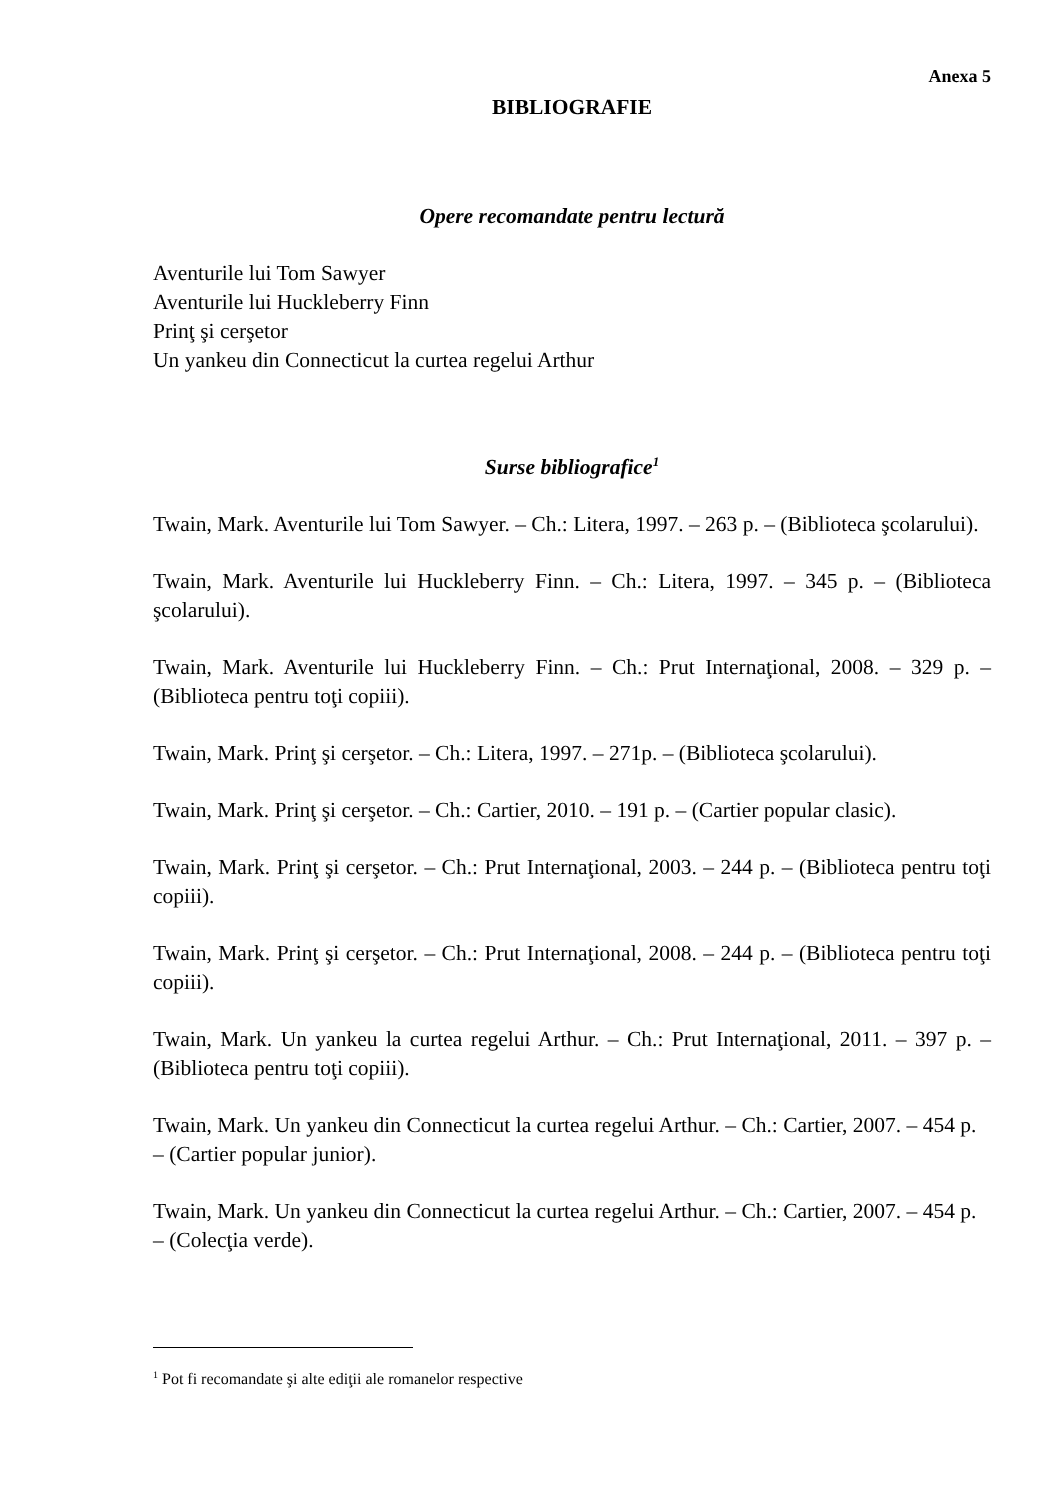Anexa 5
BIBLIOGRAFIE
Opere recomandate pentru lectură
Aventurile lui Tom Sawyer
Aventurile lui Huckleberry Finn
Prinţ şi cerşetor
Un yankeu din Connecticut la curtea regelui Arthur
Surse bibliografice<sup>1</sup>
Twain, Mark. Aventurile lui Tom Sawyer. – Ch.: Litera, 1997. – 263 p. – (Biblioteca şcolarului).
Twain, Mark. Aventurile lui Huckleberry Finn. – Ch.: Litera, 1997. – 345 p. – (Biblioteca şcolarului).
Twain, Mark. Aventurile lui Huckleberry Finn. – Ch.: Prut Internaţional, 2008. – 329 p. – (Biblioteca pentru toţi copiii).
Twain, Mark. Prinţ şi cerşetor. – Ch.: Litera, 1997. – 271p. – (Biblioteca şcolarului).
Twain, Mark. Prinţ şi cerşetor. – Ch.: Cartier, 2010. – 191 p. – (Cartier popular clasic).
Twain, Mark. Prinţ şi cerşetor. – Ch.: Prut Internaţional, 2003. – 244 p. – (Biblioteca pentru toţi copiii).
Twain, Mark. Prinţ şi cerşetor. – Ch.: Prut Internaţional, 2008. – 244 p. – (Biblioteca pentru toţi copiii).
Twain, Mark. Un yankeu la curtea regelui Arthur. – Ch.: Prut Internaţional, 2011. – 397 p. – (Biblioteca pentru toţi copiii).
Twain, Mark. Un yankeu din Connecticut la curtea regelui Arthur. – Ch.: Cartier, 2007. – 454 p. – (Cartier popular junior).
Twain, Mark. Un yankeu din Connecticut la curtea regelui Arthur. – Ch.: Cartier, 2007. – 454 p. – (Colecţia verde).
<sup>1</sup> Pot fi recomandate şi alte ediţii ale romanelor respective